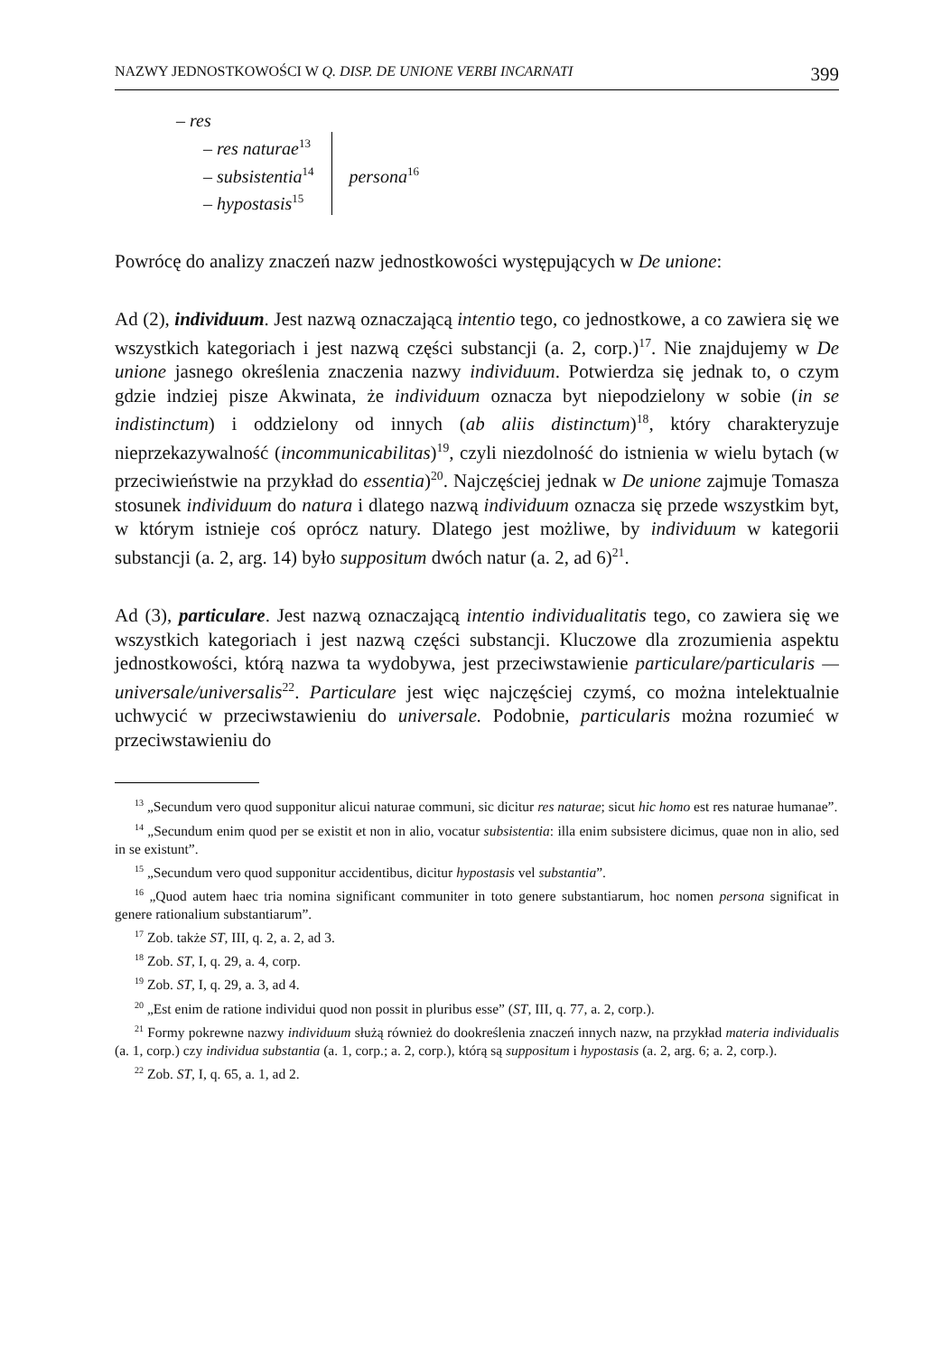NAZWY JEDNOSTKOWOŚCI W Q. DISP. DE UNIONE VERBI INCARNATI 399
– res
– res naturae<sup>13</sup>
– subsistentia<sup>14</sup>
– hypostasis<sup>15</sup>
persona<sup>16</sup>
Powrócę do analizy znaczeń nazw jednostkowości występujących w De unione:
Ad (2), individuum. Jest nazwą oznaczającą intentio tego, co jednostkowe, a co zawiera się we wszystkich kategoriach i jest nazwą części substancji (a. 2, corp.)<sup>17</sup>. Nie znajdujemy w De unione jasnego określenia znaczenia nazwy individuum. Potwierdza się jednak to, o czym gdzie indziej pisze Akwinata, że individuum oznacza byt niepodzielony w sobie (in se indistinctum) i oddzielony od innych (ab aliis distinctum)<sup>18</sup>, który charakteryzuje nieprzekazywalność (incommunicabilitas)<sup>19</sup>, czyli niezdolność do istnienia w wielu bytach (w przeciwieństwie na przykład do essentia)<sup>20</sup>. Najczęściej jednak w De unione zajmuje Tomasza stosunek individuum do natura i dlatego nazwą individuum oznacza się przede wszystkim byt, w którym istnieje coś oprócz natury. Dlatego jest możliwe, by individuum w kategorii substancji (a. 2, arg. 14) było suppositum dwóch natur (a. 2, ad 6)<sup>21</sup>.
Ad (3), particulare. Jest nazwą oznaczającą intentio individualitatis tego, co zawiera się we wszystkich kategoriach i jest nazwą części substancji. Kluczowe dla zrozumienia aspektu jednostkowości, którą nazwa ta wydobywa, jest przeciwstawienie particulare/particularis — universale/universalis<sup>22</sup>. Particulare jest więc najczęściej czymś, co można intelektualnie uchwycić w przeciwstawieniu do universale. Podobnie, particularis można rozumieć w przeciwstawieniu do
<sup>13</sup> „Secundum vero quod supponitur alicui naturae communi, sic dicitur res naturae; sicut hic homo est res naturae humanae”.
<sup>14</sup> „Secundum enim quod per se existit et non in alio, vocatur subsistentia: illa enim subsistere dicimus, quae non in alio, sed in se existunt”.
<sup>15</sup> „Secundum vero quod supponitur accidentibus, dicitur hypostasis vel substantia”.
<sup>16</sup> „Quod autem haec tria nomina significant communiter in toto genere substantiarum, hoc nomen persona significat in genere rationalium substantiarum”.
<sup>17</sup> Zob. także ST, III, q. 2, a. 2, ad 3.
<sup>18</sup> Zob. ST, I, q. 29, a. 4, corp.
<sup>19</sup> Zob. ST, I, q. 29, a. 3, ad 4.
<sup>20</sup> „Est enim de ratione individui quod non possit in pluribus esse” (ST, III, q. 77, a. 2, corp.).
<sup>21</sup> Formy pokrewne nazwy individuum służą również do dookreślenia znaczeń innych nazw, na przykład materia individualis (a. 1, corp.) czy individua substantia (a. 1, corp.; a. 2, corp.), którą są suppositum i hypostasis (a. 2, arg. 6; a. 2, corp.).
<sup>22</sup> Zob. ST, I, q. 65, a. 1, ad 2.